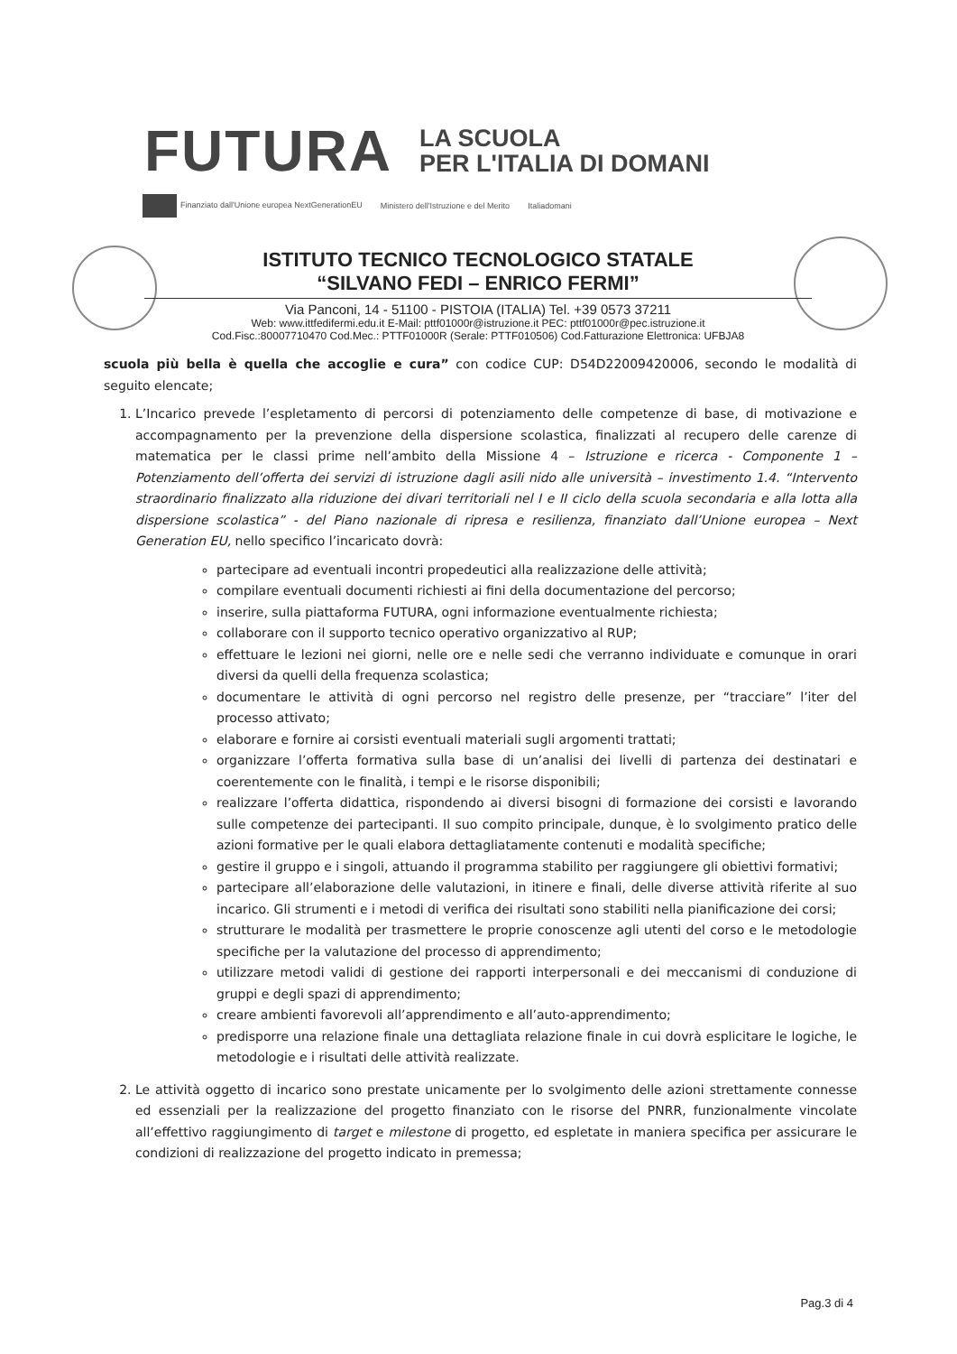FUTURA
LA SCUOLA
PER L'ITALIA DI DOMANI
Finanziato dall'Unione europea NextGenerationEU Ministero dell'Istruzione e del Merito Italiadomani
ISTITUTO TECNICO TECNOLOGICO STATALE
“SILVANO FEDI – ENRICO FERMI”
Via Panconi, 14 - 51100 - PISTOIA (ITALIA) Tel. +39 0573 37211
Web: www.ittfedifermi.edu.it E-Mail: pttf01000r@istruzione.it PEC: pttf01000r@pec.istruzione.it
Cod.Fisc.:80007710470 Cod.Mec.: PTTF01000R (Serale: PTTF010506) Cod.Fatturazione Elettronica: UFBJA8
scuola più bella è quella che accoglie e cura” con codice CUP: D54D22009420006, secondo le modalità di seguito elencate;
1. L’Incarico prevede l’espletamento di percorsi di potenziamento delle competenze di base, di motivazione e accompagnamento per la prevenzione della dispersione scolastica, finalizzati al recupero delle carenze di matematica per le classi prime nell’ambito della Missione 4 – Istruzione e ricerca - Componente 1 – Potenziamento dell’offerta dei servizi di istruzione dagli asili nido alle università – investimento 1.4. “Intervento straordinario finalizzato alla riduzione dei divari territoriali nel I e II ciclo della scuola secondaria e alla lotta alla dispersione scolastica” - del Piano nazionale di ripresa e resilienza, finanziato dall’Unione europea – Next Generation EU, nello specifico l’incaricato dovrà:
partecipare ad eventuali incontri propedeutici alla realizzazione delle attività;
compilare eventuali documenti richiesti ai fini della documentazione del percorso;
inserire, sulla piattaforma FUTURA, ogni informazione eventualmente richiesta;
collaborare con il supporto tecnico operativo organizzativo al RUP;
effettuare le lezioni nei giorni, nelle ore e nelle sedi che verranno individuate e comunque in orari diversi da quelli della frequenza scolastica;
documentare le attività di ogni percorso nel registro delle presenze, per “tracciare” l’iter del processo attivato;
elaborare e fornire ai corsisti eventuali materiali sugli argomenti trattati;
organizzare l’offerta formativa sulla base di un’analisi dei livelli di partenza dei destinatari e coerentemente con le finalità, i tempi e le risorse disponibili;
realizzare l’offerta didattica, rispondendo ai diversi bisogni di formazione dei corsisti e lavorando sulle competenze dei partecipanti. Il suo compito principale, dunque, è lo svolgimento pratico delle azioni formative per le quali elabora dettagliatamente contenuti e modalità specifiche;
gestire il gruppo e i singoli, attuando il programma stabilito per raggiungere gli obiettivi formativi;
partecipare all’elaborazione delle valutazioni, in itinere e finali, delle diverse attività riferite al suo incarico. Gli strumenti e i metodi di verifica dei risultati sono stabiliti nella pianificazione dei corsi;
strutturare le modalità per trasmettere le proprie conoscenze agli utenti del corso e le metodologie specifiche per la valutazione del processo di apprendimento;
utilizzare metodi validi di gestione dei rapporti interpersonali e dei meccanismi di conduzione di gruppi e degli spazi di apprendimento;
creare ambienti favorevoli all’apprendimento e all’auto-apprendimento;
predisporre una relazione finale una dettagliata relazione finale in cui dovrà esplicitare le logiche, le metodologie e i risultati delle attività realizzate.
2. Le attività oggetto di incarico sono prestate unicamente per lo svolgimento delle azioni strettamente connesse ed essenziali per la realizzazione del progetto finanziato con le risorse del PNRR, funzionalmente vincolate all’effettivo raggiungimento di target e milestone di progetto, ed espletate in maniera specifica per assicurare le condizioni di realizzazione del progetto indicato in premessa;
Pag.3 di 4